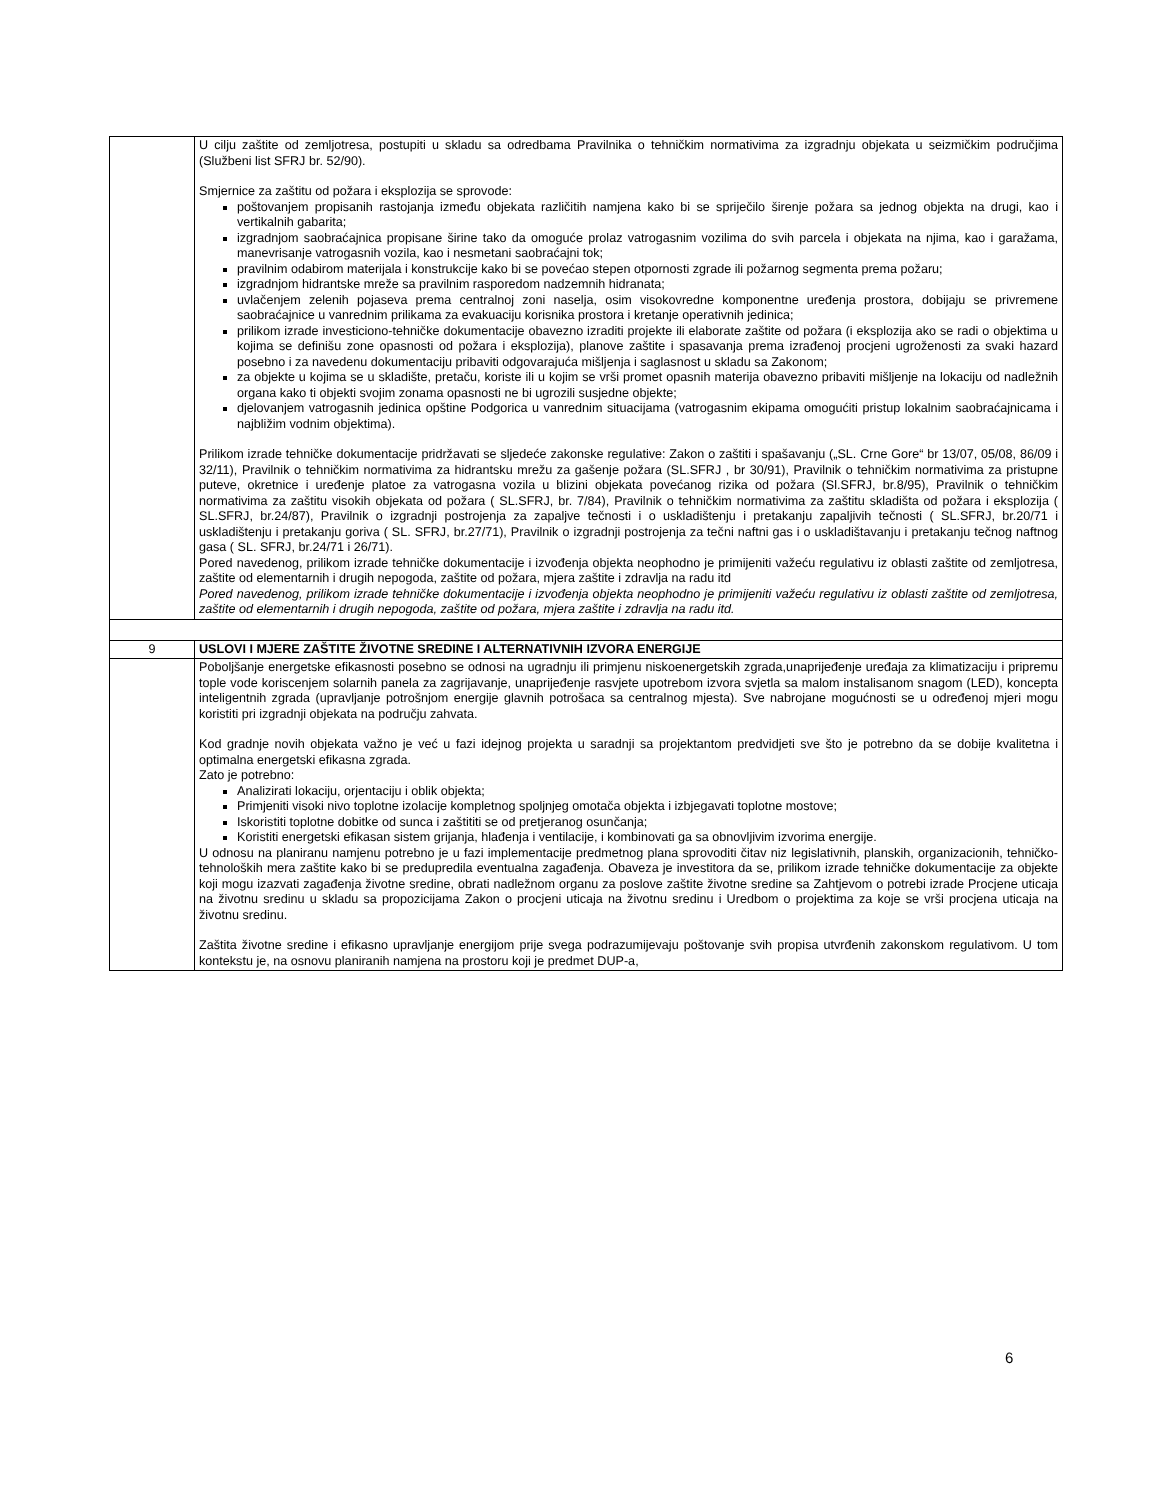| | U cilju zaštite od zemljotresa, postupiti u skladu sa odredbama Pravilnika o tehničkim normativima za izgradnju objekata u seizmičkim područjima (Službeni list SFRJ br. 52/90). Smjernice za zaštitu od požara i eksplozija se sprovode: poštovanjem propisanih rastojanja između objekata različitih namjena kako bi se spriječilo širenje požara sa jednog objekta na drugi, kao i vertikalnih gabarita; izgradnjom saobraćajnica propisane širine tako da omoguće prolaz vatrogasnim vozilima do svih parcela i objekata na njima, kao i garažama, manevrisanje vatrogasnih vozila, kao i nesmetani saobraćajni tok; pravilnim odabirom materijala i konstrukcije kako bi se povećao stepen otpornosti zgrade ili požarnog segmenta prema požaru; izgradnjom hidrantske mreže sa pravilnim rasporedom nadzemnih hidranata; uvlačenjem zelenih pojaseva prema centralnoj zoni naselja, osim visokovredne komponentne uređenja prostora, dobijaju se privremene saobraćajnice u vanrednim prilikama za evakuaciju korisnika prostora i kretanje operativnih jedinica; prilikom izrade investiciono-tehničke dokumentacije obavezno izraditi projekte ili elaborate zaštite od požara (i eksplozija ako se radi o objektima u kojima se definišu zone opasnosti od požara i eksplozija), planove zaštite i spasavanja prema izrađenoj procjeni ugroženosti za svaki hazard posebno i za navedenu dokumentaciju pribaviti odgovarajuća mišljenja i saglasnost u skladu sa Zakonom; za objekte u kojima se u skladište, pretaču, koriste ili u kojim se vrši promet opasnih materija obavezno pribaviti mišljenje na lokaciju od nadležnih organa kako ti objekti svojim zonama opasnosti ne bi ugrozili susjedne objekte; djelovanjem vatrogasnih jedinica opštine Podgorica u vanrednim situacijama (vatrogasnim ekipama omogućiti pristup lokalnim saobraćajnicama i najbližim vodnim objektima). Prilikom izrade tehničke dokumentacije pridržavati se sljedeće zakonske regulative: Zakon o zaštiti i spašavanju („SL. Crne Gore“ br 13/07, 05/08, 86/09 i 32/11), Pravilnik o tehničkim normativima za hidrantsku mrežu za gašenje požara (SL.SFRJ , br 30/91), Pravilnik o tehničkim normativima za pristupne puteve, okretnice i uređenje platoe za vatrogasna vozila u blizini objekata povećanog rizika od požara (Sl.SFRJ, br.8/95), Pravilnik o tehničkim normativima za zaštitu visokih objekata od požara ( SL.SFRJ, br. 7/84), Pravilnik o tehničkim normativima za zaštitu skladišta od požara i eksplozija ( SL.SFRJ, br.24/87), Pravilnik o izgradnji postrojenja za zapaljve tečnosti i o uskladištenju i pretakanju zapaljivih tečnosti ( SL.SFRJ, br.20/71 i uskladištenju i pretakanju goriva ( SL. SFRJ, br.27/71), Pravilnik o izgradnji postrojenja za tečni naftni gas i o uskladištavanju i pretakanju tečnog naftnog gasa ( SL. SFRJ, br.24/71 i 26/71). Pored navedenog, prilikom izrade tehničke dokumentacije i izvođenja objekta neophodno je primijeniti važeću regulativu iz oblasti zaštite od zemljotresa, zaštite od elementarnih i drugih nepogoda, zaštite od požara, mjera zaštite i zdravlja na radu itd Pored navedenog, prilikom izrade tehničke dokumentacije i izvođenja objekta neophodno je primijeniti važeću regulativu iz oblasti zaštite od zemljotresa, zaštite od elementarnih i drugih nepogoda, zaštite od požara, mjera zaštite i zdravlja na radu itd. |
| 9 | USLOVI I MJERE ZAŠTITE ŽIVOTNE SREDINE I ALTERNATIVNIH IZVORA ENERGIJE |
| | Poboljšanje energetske efikasnosti posebno se odnosi na ugradnju ili primjenu niskoenergetskih zgrada,unaprijeđenje uređaja za klimatizaciju i pripremu tople vode koriscenjem solarnih panela za zagrijavanje, unaprijeđenje rasvjete upotrebom izvora svjetla sa malom instalisanom snagom (LED), koncepta inteligentnih zgrada (upravljanje potrošnjom energije glavnih potrošaca sa centralnog mjesta). Sve nabrojane mogućnosti se u određenoj mjeri mogu koristiti pri izgradnji objekata na području zahvata. Kod gradnje novih objekata važno je već u fazi idejnog projekta u saradnji sa projektantom predvidjeti sve što je potrebno da se dobije kvalitetna i optimalna energetski efikasna zgrada. Zato je potrebno: Analizirati lokaciju, orjentaciju i oblik objekta; Primjeniti visoki nivo toplotne izolacije kompletnog spoljnjeg omotača objekta i izbjegavati toplotne mostove; Iskoristiti toplotne dobitke od sunca i zaštititi se od pretjeranog osunčanja; Koristiti energetski efikasan sistem grijanja, hlađenja i ventilacije, i kombinovati ga sa obnovljivim izvorima energije. U odnosu na planiranu namjenu potrebno je u fazi implementacije predmetnog plana sprovoditi čitav niz legislativnih, planskih, organizacionih, tehničko-tehnoloških mera zaštite kako bi se predupredila eventualna zagađenja. Obaveza je investitora da se, prilikom izrade tehničke dokumentacije za objekte koji mogu izazvati zagađenja životne sredine, obrati nadležnom organu za poslove zaštite životne sredine sa Zahtjevom o potrebi izrade Procjene uticaja na životnu sredinu u skladu sa propozicijama Zakon o procjeni uticaja na životnu sredinu i Uredbom o projektima za koje se vrši procjena uticaja na životnu sredinu. Zaštita životne sredine i efikasno upravljanje energijom prije svega podrazumijevaju poštovanje svih propisa utvrđenih zakonskom regulativom. U tom kontekstu je, na osnovu planiranih namjena na prostoru koji je predmet DUP-a, |
6